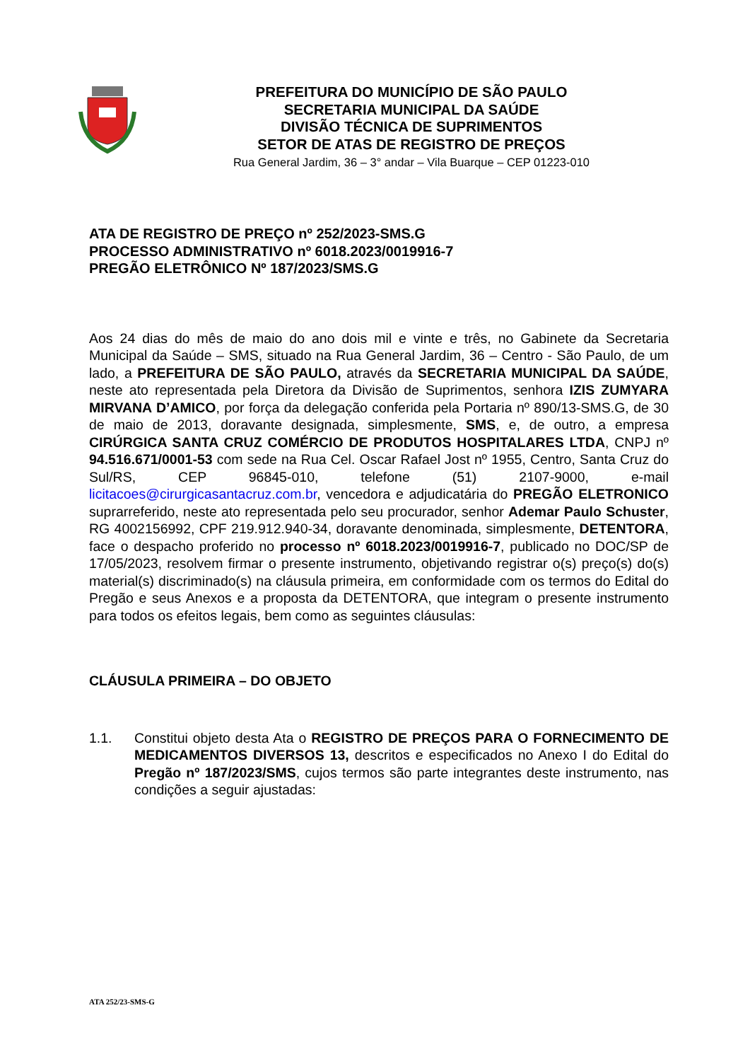PREFEITURA DO MUNICÍPIO DE SÃO PAULO
SECRETARIA MUNICIPAL DA SAÚDE
DIVISÃO TÉCNICA DE SUPRIMENTOS
SETOR DE ATAS DE REGISTRO DE PREÇOS
Rua General Jardim, 36 – 3° andar – Vila Buarque – CEP 01223-010
ATA DE REGISTRO DE PREÇO nº 252/2023-SMS.G
PROCESSO ADMINISTRATIVO nº 6018.2023/0019916-7
PREGÃO ELETRÔNICO Nº 187/2023/SMS.G
Aos 24 dias do mês de maio do ano dois mil e vinte e três, no Gabinete da Secretaria Municipal da Saúde – SMS, situado na Rua General Jardim, 36 – Centro - São Paulo, de um lado, a PREFEITURA DE SÃO PAULO, através da SECRETARIA MUNICIPAL DA SAÚDE, neste ato representada pela Diretora da Divisão de Suprimentos, senhora IZIS ZUMYARA MIRVANA D’AMICO, por força da delegação conferida pela Portaria nº 890/13-SMS.G, de 30 de maio de 2013, doravante designada, simplesmente, SMS, e, de outro, a empresa CIRÚRGICA SANTA CRUZ COMÉRCIO DE PRODUTOS HOSPITALARES LTDA, CNPJ nº 94.516.671/0001-53 com sede na Rua Cel. Oscar Rafael Jost nº 1955, Centro, Santa Cruz do Sul/RS, CEP 96845-010, telefone (51) 2107-9000, e-mail licitacoes@cirurgicasantacruz.com.br, vencedora e adjudicatária do PREGÃO ELETRONICO suprarreferido, neste ato representada pelo seu procurador, senhor Ademar Paulo Schuster, RG 4002156992, CPF 219.912.940-34, doravante denominada, simplesmente, DETENTORA, face o despacho proferido no processo nº 6018.2023/0019916-7, publicado no DOC/SP de 17/05/2023, resolvem firmar o presente instrumento, objetivando registrar o(s) preço(s) do(s) material(s) discriminado(s) na cláusula primeira, em conformidade com os termos do Edital do Pregão e seus Anexos e a proposta da DETENTORA, que integram o presente instrumento para todos os efeitos legais, bem como as seguintes cláusulas:
CLÁUSULA PRIMEIRA – DO OBJETO
1.1. Constitui objeto desta Ata o REGISTRO DE PREÇOS PARA O FORNECIMENTO DE MEDICAMENTOS DIVERSOS 13, descritos e especificados no Anexo I do Edital do Pregão nº 187/2023/SMS, cujos termos são parte integrantes deste instrumento, nas condições a seguir ajustadas:
ATA 252/23-SMS-G